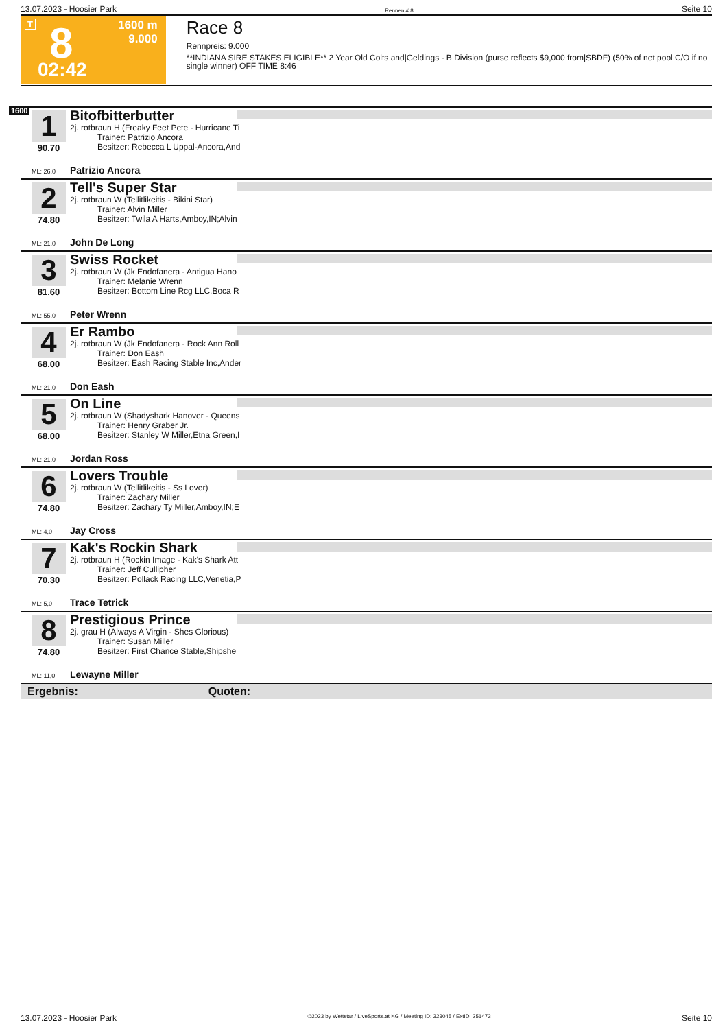13.07.2023 - Hoosier Park Rennen # 8 Seite 10
T 8
1600 m
9.000
02:42
Race 8
Rennpreis: 9.000
**INDIANA SIRE STAKES ELIGIBLE** 2 Year Old Colts and|Geldings - B Division (purse reflects $9,000 from|SBDF) (50% of net pool C/O if no single winner) OFF TIME 8:46
1600
1
90.70
Bitofbitterbutter
2j. rotbraun H (Freaky Feet Pete - Hurricane Ti
Trainer: Patrizio Ancora
Besitzer: Rebecca L Uppal-Ancora,And
ML: 26,0 Patrizio Ancora
2
74.80
Tell's Super Star
2j. rotbraun W (Tellitlikeitis - Bikini Star)
Trainer: Alvin Miller
Besitzer: Twila A Harts,Amboy,IN;Alvin
ML: 21,0 John De Long
3
81.60
Swiss Rocket
2j. rotbraun W (Jk Endofanera - Antigua Hano
Trainer: Melanie Wrenn
Besitzer: Bottom Line Rcg LLC,Boca R
ML: 55,0 Peter Wrenn
4
68.00
Er Rambo
2j. rotbraun W (Jk Endofanera - Rock Ann Roll
Trainer: Don Eash
Besitzer: Eash Racing Stable Inc,Ander
ML: 21,0 Don Eash
5
68.00
On Line
2j. rotbraun W (Shadyshark Hanover - Queens
Trainer: Henry Graber Jr.
Besitzer: Stanley W Miller,Etna Green,I
ML: 21,0 Jordan Ross
6
74.80
Lovers Trouble
2j. rotbraun W (Tellitlikeitis - Ss Lover)
Trainer: Zachary Miller
Besitzer: Zachary Ty Miller,Amboy,IN;E
ML: 4,0 Jay Cross
7
70.30
Kak's Rockin Shark
2j. rotbraun H (Rockin Image - Kak's Shark Att
Trainer: Jeff Cullipher
Besitzer: Pollack Racing LLC,Venetia,P
ML: 5,0 Trace Tetrick
8
74.80
Prestigious Prince
2j. grau H (Always A Virgin - Shes Glorious)
Trainer: Susan Miller
Besitzer: First Chance Stable,Shipshe
ML: 11,0 Lewayne Miller
Ergebnis: Quoten:
13.07.2023 - Hoosier Park ©2023 by Wettstar / LiveSports.at KG / Meeting ID: 323045 / ExtID: 251473 Seite 10